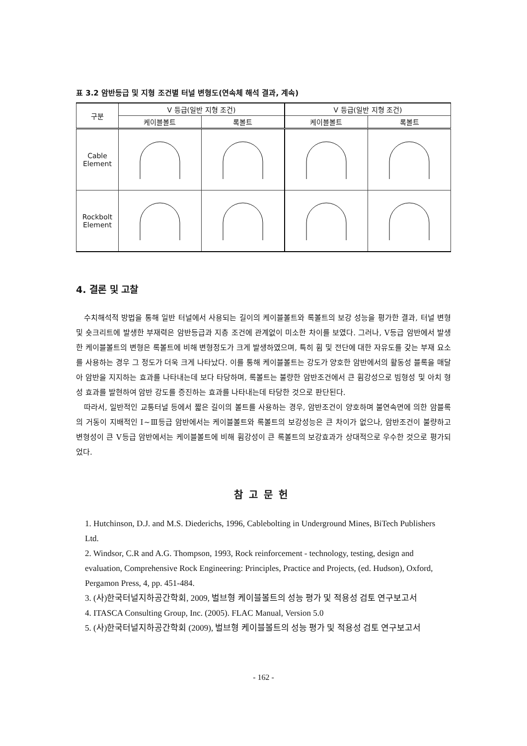표 3.2 암반등급 및 지형 조건별 터널 변형도(연속체 해석 결과, 계속)
| 구분 | Ⅴ 등급(일반 지형 조건) | | Ⅴ 등급(일반 지형 조건) | |
| --- | --- | --- | --- | --- |
| | 케이블볼트 | 록볼트 | 케이블볼트 | 록볼트 |
| Cable Element | | | | |
| Rockbolt Element | | | | |
4. 결론 및 고찰
수치해석적 방법을 통해 일반 터널에서 사용되는 길이의 케이블볼트와 록볼트의 보강 성능을 평가한 결과, 터널 변형 및 숏크리트에 발생한 부재력은 암반등급과 지층 조건에 관계없이 미소한 차이를 보였다. 그러나, Ⅴ등급 암반에서 발생한 케이블볼트의 변형은 록볼트에 비해 변형정도가 크게 발생하였으며, 특히 휨 및 전단에 대한 자유도를 갖는 부재 요소를 사용하는 경우 그 정도가 더욱 크게 나타났다. 이를 통해 케이블볼트는 강도가 양호한 암반에서의 활동성 블록을 매달아 암반을 지지하는 효과를 나타내는데 보다 타당하며, 록볼트는 불량한 암반조건에서 큰 휨강성으로 빔형성 및 아치 형성 효과를 발현하여 암반 강도를 증진하는 효과를 나타내는데 타당한 것으로 판단된다.
따라서, 일반적인 교통터널 등에서 짧은 길이의 볼트를 사용하는 경우, 암반조건이 양호하며 불연속면에 의한 암블록의 거동이 지배적인 Ⅰ~Ⅲ등급 암반에서는 케이블볼트와 록볼트의 보강성능은 큰 차이가 없으나, 암반조건이 불량하고 변형성이 큰 Ⅴ등급 암반에서는 케이블볼트에 비해 휨강성이 큰 록볼트의 보강효과가 상대적으로 우수한 것으로 평가되었다.
참고문헌
1. Hutchinson, D.J. and M.S. Diederichs, 1996, Cablebolting in Underground Mines, BiTech Publishers Ltd.
2. Windsor, C.R and A.G. Thompson, 1993, Rock reinforcement - technology, testing, design and evaluation, Comprehensive Rock Engineering: Principles, Practice and Projects, (ed. Hudson), Oxford, Pergamon Press, 4, pp. 451-484.
3. (사)한국터널지하공간학회, 2009, 벌브형 케이블볼트의 성능 평가 및 적용성 검토 연구보고서
4. ITASCA Consulting Group, Inc. (2005). FLAC Manual, Version 5.0
5. (사)한국터널지하공간학회 (2009), 벌브형 케이블볼트의 성능 평가 및 적용성 검토 연구보고서
- 162 -